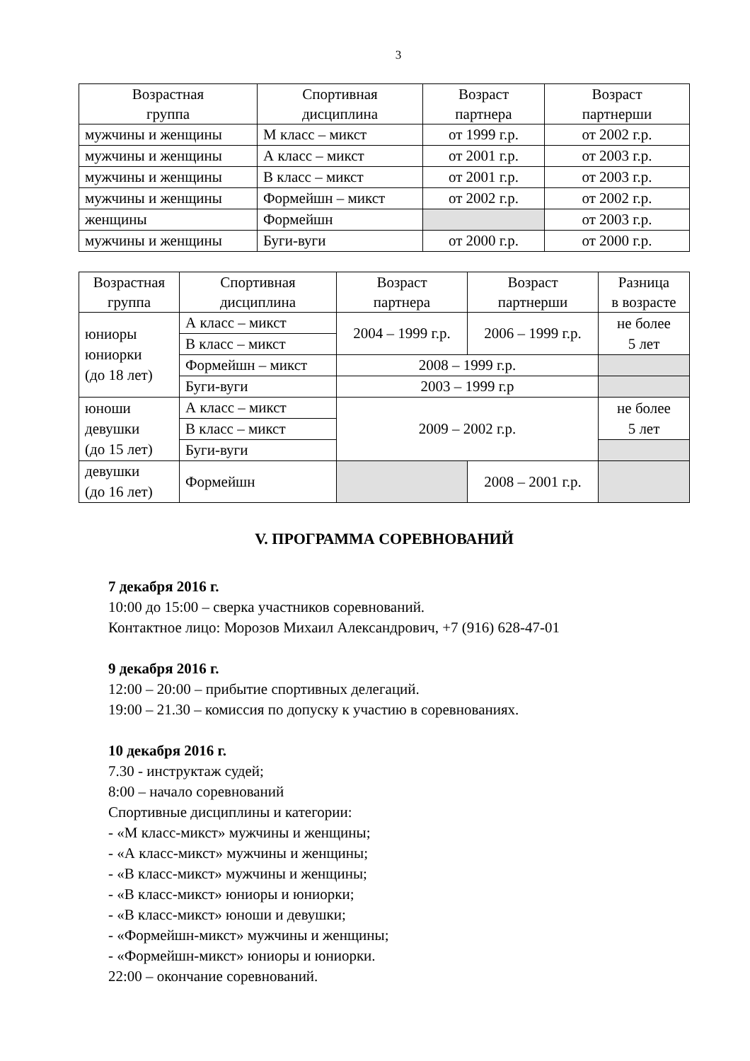3
| Возрастная группа | Спортивная дисциплина | Возраст партнера | Возраст партнерши |
| --- | --- | --- | --- |
| мужчины и женщины | М класс – микст | от 1999 г.р. | от 2002 г.р. |
| мужчины и женщины | А класс – микст | от 2001 г.р. | от 2003 г.р. |
| мужчины и женщины | В класс – микст | от 2001 г.р. | от 2003 г.р. |
| мужчины и женщины | Формейшн – микст | от 2002 г.р. | от 2002 г.р. |
| женщины | Формейшн | | от 2003 г.р. |
| мужчины и женщины | Буги-вуги | от 2000 г.р. | от 2000 г.р. |
| Возрастная группа | Спортивная дисциплина | Возраст партнера | Возраст партнерши | Разница в возрасте |
| --- | --- | --- | --- | --- |
| юниоры юниорки (до 18 лет) | А класс – микст | 2004 – 1999 г.р. | 2006 – 1999 г.р. | не более 5 лет |
| | В класс – микст | | | |
| | Формейшн – микст | 2008 – 1999 г.р. | | |
| | Буги-вуги | 2003 – 1999 г.р | | |
| юноши девушки (до 15 лет) | А класс – микст | 2009 – 2002 г.р. | | не более 5 лет |
| | В класс – микст | | | |
| | Буги-вуги | | | |
| девушки (до 16 лет) | Формейшн | | 2008 – 2001 г.р. | |
V. ПРОГРАММА СОРЕВНОВАНИЙ
7 декабря 2016 г.
10:00 до 15:00 – сверка участников соревнований.
Контактное лицо: Морозов Михаил Александрович, +7 (916) 628-47-01
9 декабря 2016 г.
12:00 – 20:00 – прибытие спортивных делегаций.
19:00 – 21.30 – комиссия по допуску к участию в соревнованиях.
10 декабря 2016 г.
7.30 - инструктаж судей;
8:00 – начало соревнований
Спортивные дисциплины и категории:
- «М класс-микст» мужчины и женщины;
- «А класс-микст» мужчины и женщины;
- «В класс-микст» мужчины и женщины;
- «В класс-микст» юниоры и юниорки;
- «В класс-микст» юноши и девушки;
- «Формейшн-микст» мужчины и женщины;
- «Формейшн-микст» юниоры и юниорки.
22:00 – окончание соревнований.